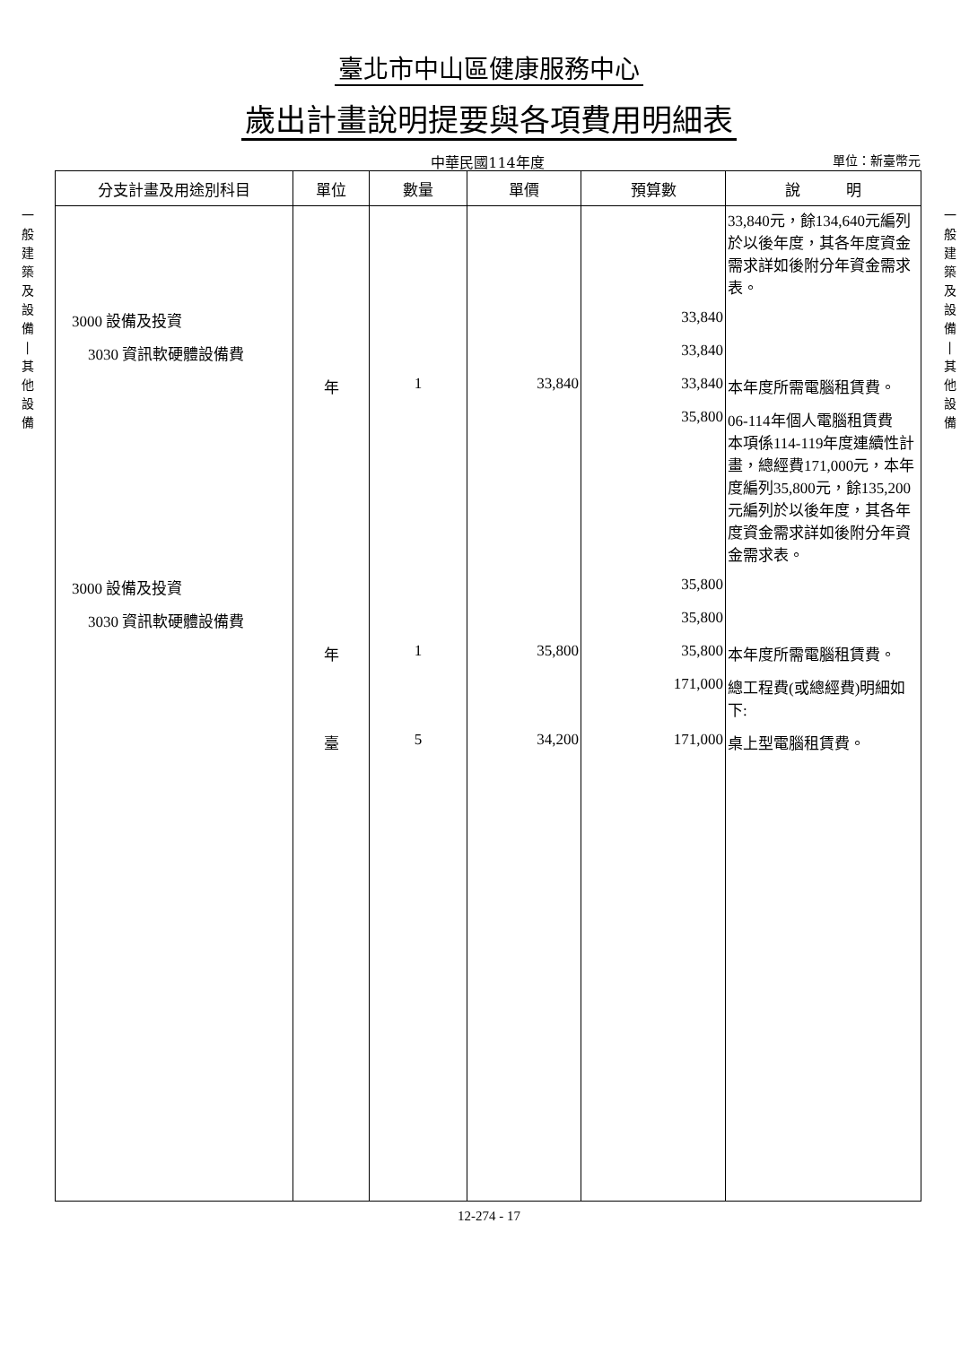臺北市中山區健康服務中心
歲出計畫說明提要與各項費用明細表
中華民國114年度
單位：新臺幣元
一
般
建
築
及
設
備
|
其
他
設
備
| 分支計畫及用途別科目 | 單位 | 數量 | 單價 | 預算數 | 說 明 |
| --- | --- | --- | --- | --- | --- |
| | | | | | 33,840元，餘134,640元編列於以後年度，其各年度資金需求詳如後附分年資金需求表。 |
| 3000 設備及投資 | | | | 33,840 | |
| 3030 資訊軟硬體設備費 | | | | 33,840 | |
| | 年 | 1 | 33,840 | 33,840 | 本年度所需電腦租賃費。 |
| | | | | 35,800 | 06-114年個人電腦租賃費 本項係114-119年度連續性計畫，總經費171,000元，本年度編列35,800元，餘135,200元編列於以後年度，其各年度資金需求詳如後附分年資金需求表。 |
| 3000 設備及投資 | | | | 35,800 | |
| 3030 資訊軟硬體設備費 | | | | 35,800 | |
| | 年 | 1 | 35,800 | 35,800 | 本年度所需電腦租賃費。 |
| | | | | 171,000 | 總工程費(或總經費)明細如下: |
| | 臺 | 5 | 34,200 | 171,000 | 桌上型電腦租賃費。 |
一
般
建
築
及
設
備
|
其
他
設
備
12-274 - 17